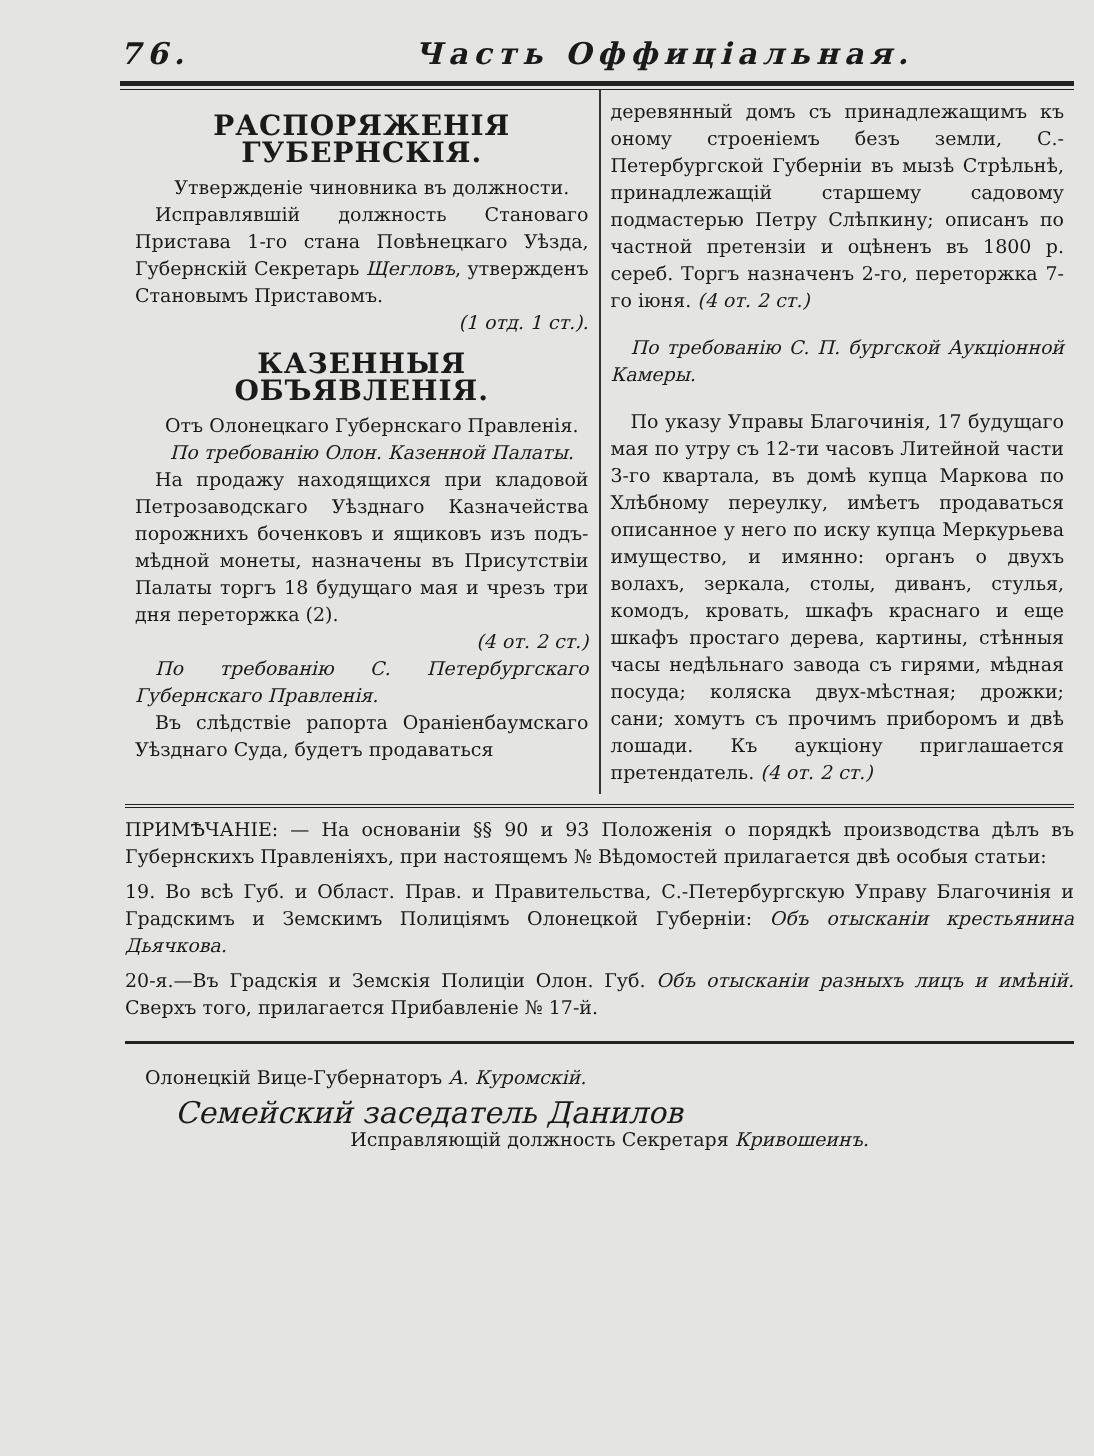76. Часть Оффиціальная.
РАСПОРЯЖЕНІЯ ГУБЕРНСКІЯ.
Утвержденіе чиновника въ должности.
Исправлявшій должность Становаго Пристава 1-го стана Повѣнецкаго Уѣзда, Губернскій Секретарь Щегловъ, утвержденъ Становымъ Приставомъ.
(1 отд. 1 ст.).
КАЗЕННЫЯ ОБЪЯВЛЕНІЯ.
Отъ Олонецкаго Губернскаго Правленія.
По требованію Олон. Казенной Палаты.
На продажу находящихся при кладовой Петрозаводскаго Уѣзднаго Казначейства порожнихъ боченковъ и ящиковъ изъ подъ-мѣдной монеты, назначены въ Присутствіи Палаты торгъ 18 будущаго мая и чрезъ три дня переторжка (2).
(4 от. 2 ст.)
По требованію С. Петербургскаго Губернскаго Правленія.
Въ слѣдствіе рапорта Ораніенбаумскаго Уѣзднаго Суда, будетъ продаваться
деревянный домъ съ принадлежащимъ къ оному строеніемъ безъ земли, С.-Петербургской Губерніи въ мызѣ Стрѣльнѣ, принадлежащій старшему садовому подмастерью Петру Слѣпкину; описанъ по частной претензіи и оцѣненъ въ 1800 р. сереб. Торгъ назначенъ 2-го, переторжка 7-го іюня. (4 от. 2 ст.)
По требованію С. П. бургской Аукціонной Камеры.
По указу Управы Благочинія, 17 будущаго мая по утру съ 12-ти часовъ Литейной части 3-го квартала, въ домѣ купца Маркова по Хлѣбному переулку, имѣетъ продаваться описанное у него по иску купца Меркурьева имущество, и имянно: органъ о двухъ волахъ, зеркала, столы, диванъ, стулья, комодъ, кровать, шкафъ краснаго и еще шкафъ простаго дерева, картины, стѣнныя часы недѣльнаго завода съ гирями, мѣдная посуда; коляска двух-мѣстная; дрожки; сани; хомутъ съ прочимъ приборомъ и двѣ лошади. Къ аукціону приглашается претендатель. (4 от. 2 ст.)
ПРИМѢЧАНІЕ: — На основаніи §§ 90 и 93 Положенія о порядкѣ производства дѣлъ въ Губернскихъ Правленіяхъ, при настоящемъ № Вѣдомостей прилагается двѣ особыя статьи:
19. Во всѣ Губ. и Област. Прав. и Правительства, С.-Петербургскую Управу Благочинія и Градскимъ и Земскимъ Полиціямъ Олонецкой Губерніи: Объ отысканіи крестьянина Дьячкова.
20-я.—Въ Градскія и Земскія Полиціи Олон. Губ. Объ отысканіи разныхъ лицъ и имѣній. Сверхъ того, прилагается Прибавленіе № 17-й.
Олонецкій Вице-Губернаторъ А. Куромскій.
Семейский заседатель Данилов
Исправляющій должность Секретаря Кривошеинъ.